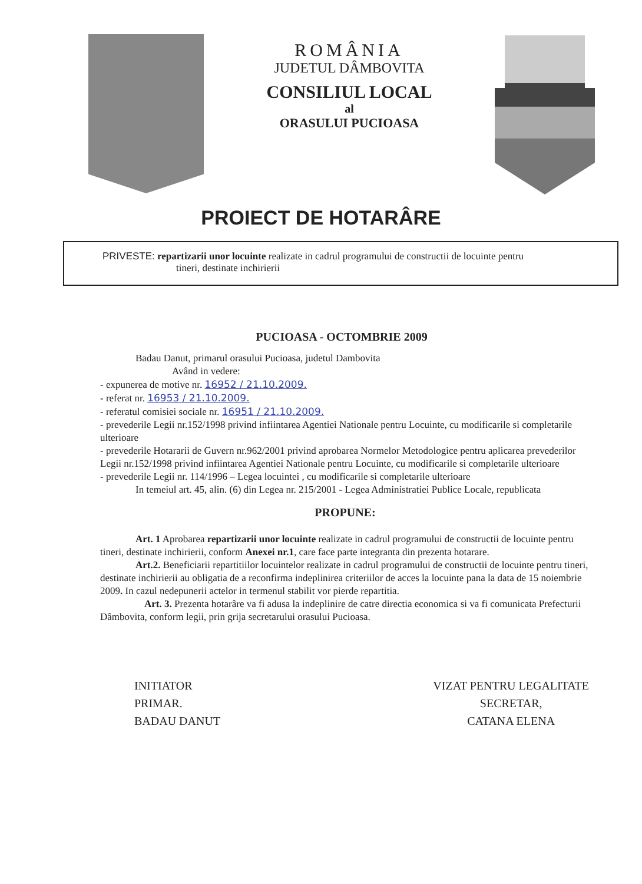ROMÂNIA
JUDETUL DÂMBOVITA
CONSILIUL LOCAL
al
ORASULUI PUCIOASA
PROIECT DE HOTARÂRE
PRIVESTE: repartizarii unor locuinte realizate in cadrul programului de constructii de locuinte pentru
tineri, destinate inchirierii
PUCIOASA - OCTOMBRIE 2009
Badau Danut, primarul orasului Pucioasa, judetul Dambovita
Având in vedere:
- expunerea de motive nr. 16952 / 21.10.2009.
- referat nr. 16953 / 21.10.2009.
- referatul comisiei sociale nr. 16951 / 21.10.2009.
- prevederile Legii nr.152/1998 privind infiintarea Agentiei Nationale pentru Locuinte, cu modificarile si completarile ulterioare
- prevederile Hotararii de Guvern nr.962/2001 privind aprobarea Normelor Metodologice pentru aplicarea prevederilor Legii nr.152/1998 privind infiintarea Agentiei Nationale pentru Locuinte, cu modificarile si completarile ulterioare
- prevederile Legii nr. 114/1996 – Legea locuintei , cu modificarile si completarile ulterioare
In temeiul art. 45, alin. (6) din Legea nr. 215/2001 - Legea Administratiei Publice Locale, republicata
PROPUNE:
Art. 1 Aprobarea repartizarii unor locuinte realizate in cadrul programului de constructii de locuinte pentru tineri, destinate inchirierii, conform Anexei nr.1, care face parte integranta din prezenta hotarare.
Art.2. Beneficiarii repartitiilor locuintelor realizate in cadrul programului de constructii de locuinte pentru tineri, destinate inchirierii au obligatia de a reconfirma indeplinirea criteriilor de acces la locuinte pana la data de 15 noiembrie 2009. In cazul nedepunerii actelor in termenul stabilit vor pierde repartitia.
Art. 3. Prezenta hotarâre va fi adusa la indeplinire de catre directia economica si va fi comunicata Prefecturii Dâmbovita, conform legii, prin grija secretarului orasului Pucioasa.
INITIATOR
PRIMAR.
BADAU DANUT
VIZAT PENTRU LEGALITATE
SECRETAR,
CATANA ELENA